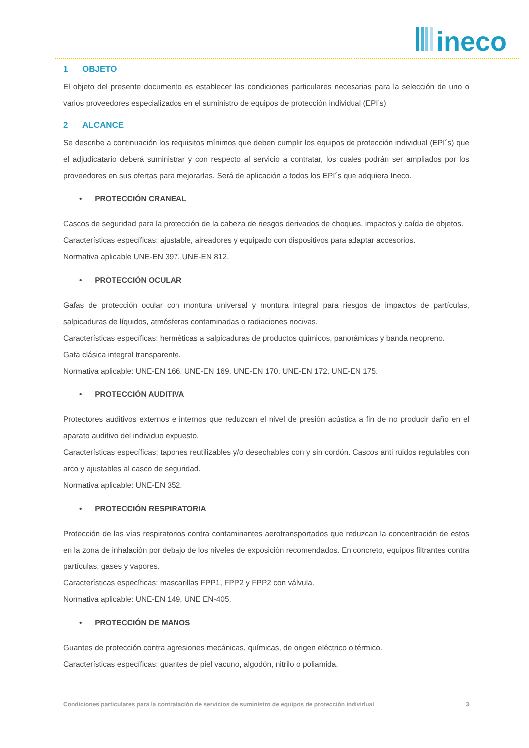ineco
1 OBJETO
El objeto del presente documento es establecer las condiciones particulares necesarias para la selección de uno o varios proveedores especializados en el suministro de equipos de protección individual (EPI’s)
2 ALCANCE
Se describe a continuación los requisitos mínimos que deben cumplir los equipos de protección individual (EPI´s) que el adjudicatario deberá suministrar y con respecto al servicio a contratar, los cuales podrán ser ampliados por los proveedores en sus ofertas para mejorarlas. Será de aplicación a todos los EPI´s que adquiera Ineco.
• PROTECCIÓN CRANEAL
Cascos de seguridad para la protección de la cabeza de riesgos derivados de choques, impactos y caída de objetos.
Características específicas: ajustable, aireadores y equipado con dispositivos para adaptar accesorios.
Normativa aplicable UNE-EN 397, UNE-EN 812.
• PROTECCIÓN OCULAR
Gafas de protección ocular con montura universal y montura integral para riesgos de impactos de partículas, salpicaduras de líquidos, atmósferas contaminadas o radiaciones nocivas.
Características específicas: herméticas a salpicaduras de productos químicos, panorámicas y banda neopreno.
Gafa clásica integral transparente.
Normativa aplicable: UNE-EN 166, UNE-EN 169, UNE-EN 170, UNE-EN 172, UNE-EN 175.
• PROTECCIÓN AUDITIVA
Protectores auditivos externos e internos que reduzcan el nivel de presión acústica a fin de no producir daño en el aparato auditivo del individuo expuesto.
Características específicas: tapones reutilizables y/o desechables con y sin cordón. Cascos anti ruidos regulables con arco y ajustables al casco de seguridad.
Normativa aplicable: UNE-EN 352.
• PROTECCIÓN RESPIRATORIA
Protección de las vías respiratorios contra contaminantes aerotransportados que reduzcan la concentración de estos en la zona de inhalación por debajo de los niveles de exposición recomendados. En concreto, equipos filtrantes contra partículas, gases y vapores.
Características específicas: mascarillas FPP1, FPP2 y FPP2 con válvula.
Normativa aplicable: UNE-EN 149, UNE EN-405.
• PROTECCIÓN DE MANOS
Guantes de protección contra agresiones mecánicas, químicas, de origen eléctrico o térmico.
Características específicas: guantes de piel vacuno, algodón, nitrilo o poliamida.
Condiciones particulares para la contratación de servicios de suministro de equipos de protección individual 3